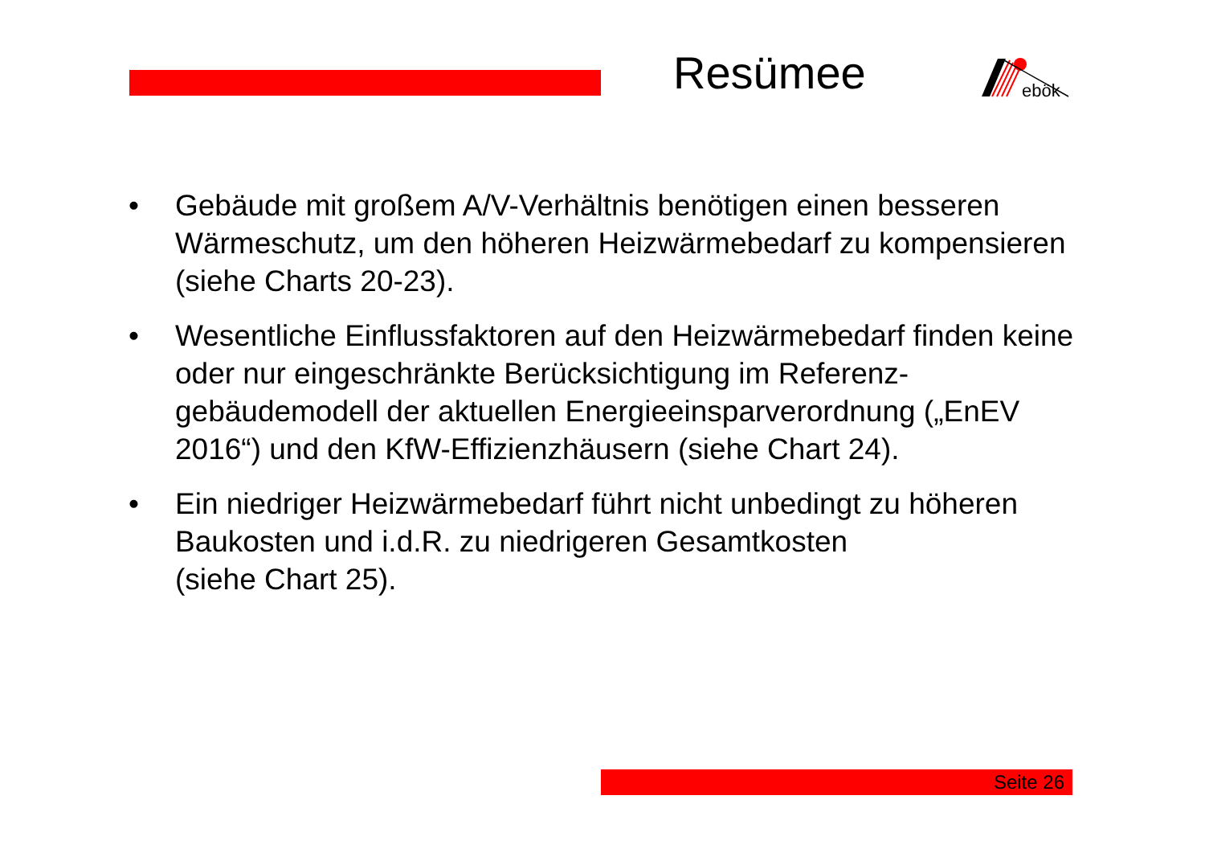Resümee
ebök
• Gebäude mit großem A/V-Verhältnis benötigen einen besseren Wärmeschutz, um den höheren Heizwärmebedarf zu kompensieren (siehe Charts 20-23).
• Wesentliche Einflussfaktoren auf den Heizwärmebedarf finden keine oder nur eingeschränkte Berücksichtigung im Referenz-gebäudemodell der aktuellen Energieeinsparverordnung („EnEV 2016“) und den KfW-Effizienzhäusern (siehe Chart 24).
• Ein niedriger Heizwärmebedarf führt nicht unbedingt zu höheren Baukosten und i.d.R. zu niedrigeren Gesamtkosten
(siehe Chart 25).
Seite 26